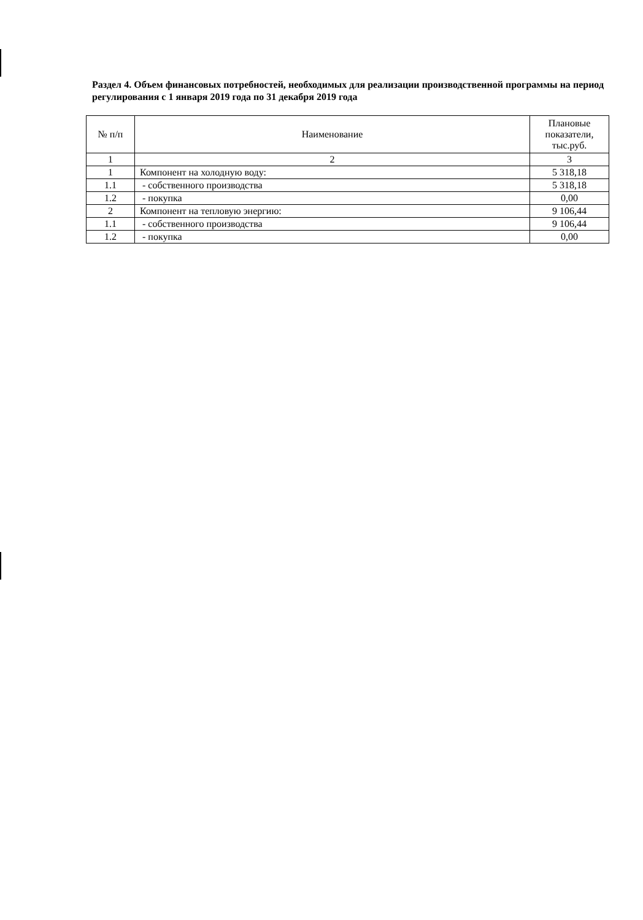Раздел 4. Объем финансовых потребностей, необходимых для реализации производственной программы на период регулирования с 1 января 2019 года по 31 декабря 2019 года
| № п/п | Наименование | Плановые показатели, тыс.руб. |
| --- | --- | --- |
| 1 | 2 | 3 |
| 1 | Компонент на холодную воду: | 5 318,18 |
| 1.1 | - собственного производства | 5 318,18 |
| 1.2 | - покупка | 0,00 |
| 2 | Компонент на тепловую энергию: | 9 106,44 |
| 1.1 | - собственного производства | 9 106,44 |
| 1.2 | - покупка | 0,00 |